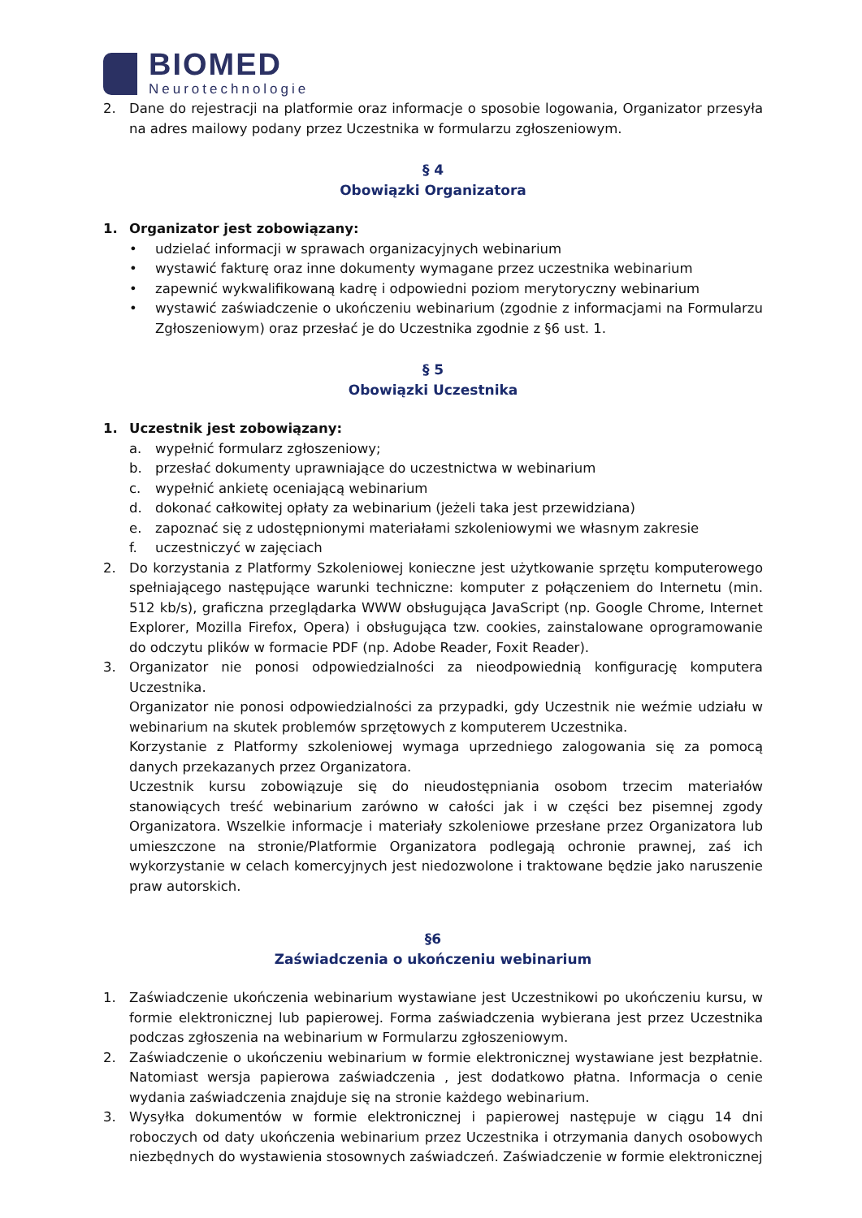BIOMED
Neurotechnologie
2. Dane do rejestracji na platformie oraz informacje o sposobie logowania, Organizator przesyła na adres mailowy podany przez Uczestnika w formularzu zgłoszeniowym.
§ 4
Obowiązki Organizatora
1. Organizator jest zobowiązany:
• udzielać informacji w sprawach organizacyjnych webinarium
• wystawić fakturę oraz inne dokumenty wymagane przez uczestnika webinarium
• zapewnić wykwalifikowaną kadrę i odpowiedni poziom merytoryczny webinarium
• wystawić zaświadczenie o ukończeniu webinarium (zgodnie z informacjami na Formularzu Zgłoszeniowym) oraz przesłać je do Uczestnika zgodnie z §6 ust. 1.
§ 5
Obowiązki Uczestnika
1. Uczestnik jest zobowiązany:
a. wypełnić formularz zgłoszeniowy;
b. przesłać dokumenty uprawniające do uczestnictwa w webinarium
c. wypełnić ankietę oceniającą webinarium
d. dokonać całkowitej opłaty za webinarium (jeżeli taka jest przewidziana)
e. zapoznać się z udostępnionymi materiałami szkoleniowymi we własnym zakresie
f. uczestniczyć w zajęciach
2. Do korzystania z Platformy Szkoleniowej konieczne jest użytkowanie sprzętu komputerowego spełniającego następujące warunki techniczne: komputer z połączeniem do Internetu (min. 512 kb/s), graficzna przeglądarka WWW obsługująca JavaScript (np. Google Chrome, Internet Explorer, Mozilla Firefox, Opera) i obsługująca tzw. cookies, zainstalowane oprogramowanie do odczytu plików w formacie PDF (np. Adobe Reader, Foxit Reader).
3. Organizator nie ponosi odpowiedzialności za nieodpowiednią konfigurację komputera Uczestnika.
Organizator nie ponosi odpowiedzialności za przypadki, gdy Uczestnik nie weźmie udziału w webinarium na skutek problemów sprzętowych z komputerem Uczestnika.
Korzystanie z Platformy szkoleniowej wymaga uprzedniego zalogowania się za pomocą danych przekazanych przez Organizatora.
Uczestnik kursu zobowiązuje się do nieudostępniania osobom trzecim materiałów stanowiących treść webinarium zarówno w całości jak i w części bez pisemnej zgody Organizatora. Wszelkie informacje i materiały szkoleniowe przesłane przez Organizatora lub umieszczone na stronie/Platformie Organizatora podlegają ochronie prawnej, zaś ich wykorzystanie w celach komercyjnych jest niedozwolone i traktowane będzie jako naruszenie praw autorskich.
§6
Zaświadczenia o ukończeniu webinarium
1. Zaświadczenie ukończenia webinarium wystawiane jest Uczestnikowi po ukończeniu kursu, w formie elektronicznej lub papierowej. Forma zaświadczenia wybierana jest przez Uczestnika podczas zgłoszenia na webinarium w Formularzu zgłoszeniowym.
2. Zaświadczenie o ukończeniu webinarium w formie elektronicznej wystawiane jest bezpłatnie. Natomiast wersja papierowa zaświadczenia , jest dodatkowo płatna. Informacja o cenie wydania zaświadczenia znajduje się na stronie każdego webinarium.
3. Wysyłka dokumentów w formie elektronicznej i papierowej następuje w ciągu 14 dni roboczych od daty ukończenia webinarium przez Uczestnika i otrzymania danych osobowych niezbędnych do wystawienia stosownych zaświadczeń. Zaświadczenie w formie elektronicznej